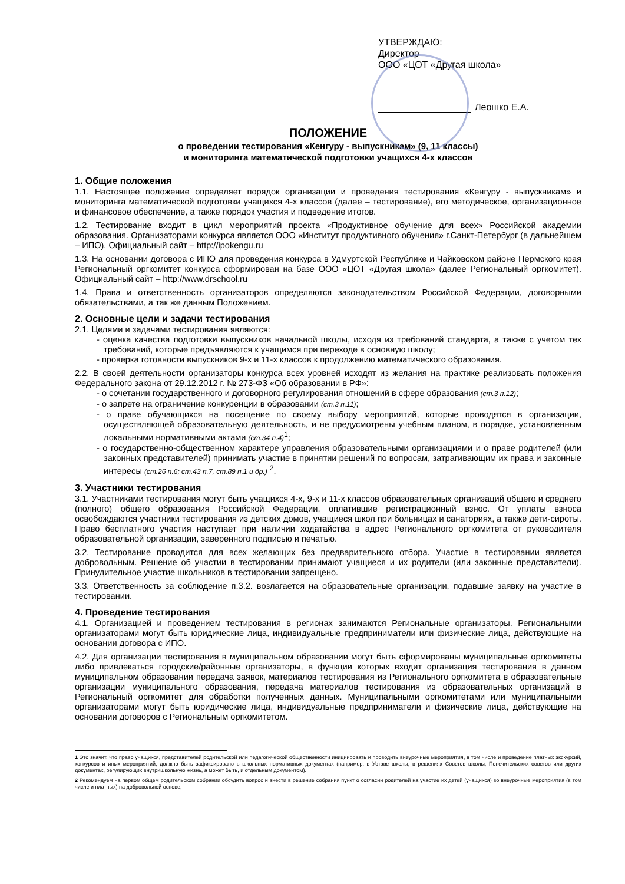УТВЕРЖДАЮ:
Директор
ООО «ЦОТ «Другая школа»
Леошко Е.А.
ПОЛОЖЕНИЕ
о проведении тестирования «Кенгуру - выпускникам» (9, 11 классы)
и мониторинга математической подготовки учащихся 4-х классов
1. Общие положения
1.1. Настоящее положение определяет порядок организации и проведения тестирования «Кенгуру - выпускникам» и мониторинга математической подготовки учащихся 4-х классов (далее – тестирование), его методическое, организационное и финансовое обеспечение, а также порядок участия и подведение итогов.
1.2. Тестирование входит в цикл мероприятий проекта «Продуктивное обучение для всех» Российской академии образования. Организаторами конкурса является ООО «Институт продуктивного обучения» г.Санкт-Петербург (в дальнейшем – ИПО). Официальный сайт – http://ipokengu.ru
1.3. На основании договора с ИПО для проведения конкурса в Удмуртской Республике и Чайковском районе Пермского края Региональный оргкомитет конкурса сформирован на базе ООО «ЦОТ «Другая школа» (далее Региональный оргкомитет). Официальный сайт – http://www.drschool.ru
1.4. Права и ответственность организаторов определяются законодательством Российской Федерации, договорными обязательствами, а так же данным Положением.
2. Основные цели и задачи тестирования
2.1. Целями и задачами тестирования являются:
- оценка качества подготовки выпускников начальной школы, исходя из требований стандарта, а также с учетом тех требований, которые предъявляются к учащимся при переходе в основную школу;
- проверка готовности выпускников 9-х и 11-х классов к продолжению математического образования.
2.2. В своей деятельности организаторы конкурса всех уровней исходят из желания на практике реализовать положения Федерального закона от 29.12.2012 г. № 273-ФЗ «Об образовании в РФ»:
- о сочетании государственного и договорного регулирования отношений в сфере образования (ст.3 п.12);
- о запрете на ограничение конкуренции в образовании (ст.3 п.11);
- о праве обучающихся на посещение по своему выбору мероприятий, которые проводятся в организации, осуществляющей образовательную деятельность, и не предусмотрены учебным планом, в порядке, установленным локальными нормативными актами (ст.34 п.4)<sup>1</sup>;
- о государственно-общественном характере управления образовательными организациями и о праве родителей (или законных представителей) принимать участие в принятии решений по вопросам, затрагивающим их права и законные интересы (ст.26 п.6; ст.43 п.7, ст.89 п.1 и др.) <sup>2</sup>.
3. Участники тестирования
3.1. Участниками тестирования могут быть учащихся 4-х, 9-х и 11-х классов образовательных организаций общего и среднего (полного) общего образования Российской Федерации, оплатившие регистрационный взнос. От уплаты взноса освобождаются участники тестирования из детских домов, учащиеся школ при больницах и санаториях, а также дети-сироты. Право бесплатного участия наступает при наличии ходатайства в адрес Регионального оргкомитета от руководителя образовательной организации, заверенного подписью и печатью.
3.2. Тестирование проводится для всех желающих без предварительного отбора. Участие в тестировании является добровольным. Решение об участии в тестировании принимают учащиеся и их родители (или законные представители). Принудительное участие школьников в тестировании запрещено.
3.3. Ответственность за соблюдение п.3.2. возлагается на образовательные организации, подавшие заявку на участие в тестировании.
4. Проведение тестирования
4.1. Организацией и проведением тестирования в регионах занимаются Региональные организаторы. Региональными организаторами могут быть юридические лица, индивидуальные предприниматели или физические лица, действующие на основании договора с ИПО.
4.2. Для организации тестирования в муниципальном образовании могут быть сформированы муниципальные оргкомитеты либо привлекаться городские/районные организаторы, в функции которых входит организация тестирования в данном муниципальном образовании передача заявок, материалов тестирования из Регионального оргкомитета в образовательные организации муниципального образования, передача материалов тестирования из образовательных организаций в Региональный оргкомитет для обработки полученных данных. Муниципальными оргкомитетами или муниципальными организаторами могут быть юридические лица, индивидуальные предприниматели и физические лица, действующие на основании договоров с Региональным оргкомитетом.
1 Это значит, что право учащихся, представителей родительской или педагогической общественности инициировать и проводить внеурочные мероприятия, в том числе и проведение платных экскурсий, конкурсов и иных мероприятий, должно быть зафиксировано в школьных нормативных документах (например, в Уставе школы, в решениях Советов школы, Попечительских советов или других документах, регулирующих внутришкольную жизнь, а может быть, и отдельным документом).
2 Рекомендуем на первом общем родительском собрании обсудить вопрос и внести в решение собрания пункт о согласии родителей на участие их детей (учащихся) во внеурочные мероприятия (в том числе и платных) на добровольной основе,